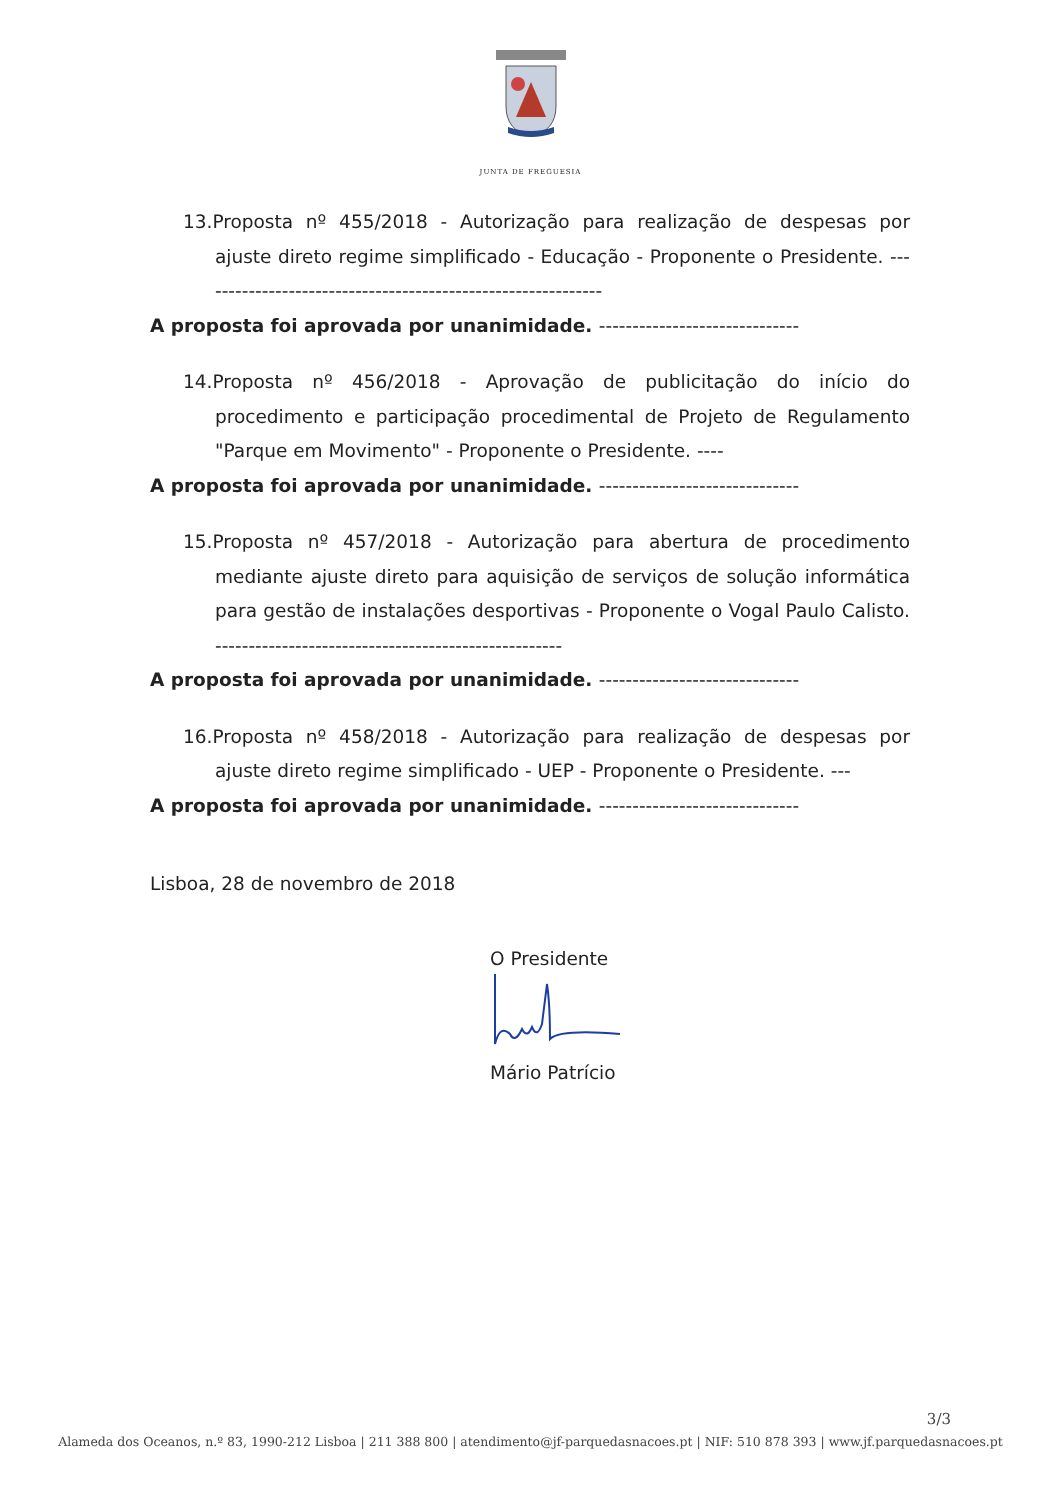JUNTA DE FREGUESIA
13.Proposta nº 455/2018 - Autorização para realização de despesas por ajuste direto regime simplificado - Educação - Proponente o Presidente. -------------------------------------------------------------
A proposta foi aprovada por unanimidade. ------------------------------
14.Proposta nº 456/2018 - Aprovação de publicitação do início do procedimento e participação procedimental de Projeto de Regulamento "Parque em Movimento" - Proponente o Presidente. ----
A proposta foi aprovada por unanimidade. ------------------------------
15.Proposta nº 457/2018 - Autorização para abertura de procedimento mediante ajuste direto para aquisição de serviços de solução informática para gestão de instalações desportivas - Proponente o Vogal Paulo Calisto. ----------------------------------------------------
A proposta foi aprovada por unanimidade. ------------------------------
16.Proposta nº 458/2018 - Autorização para realização de despesas por ajuste direto regime simplificado - UEP - Proponente o Presidente. ---
A proposta foi aprovada por unanimidade. ------------------------------
Lisboa, 28 de novembro de 2018
O Presidente
Mário Patrício
3/3
Alameda dos Oceanos, n.º 83, 1990-212 Lisboa | 211 388 800 | atendimento@jf-parquedasnacoes.pt | NIF: 510 878 393 | www.jf.parquedasnacoes.pt